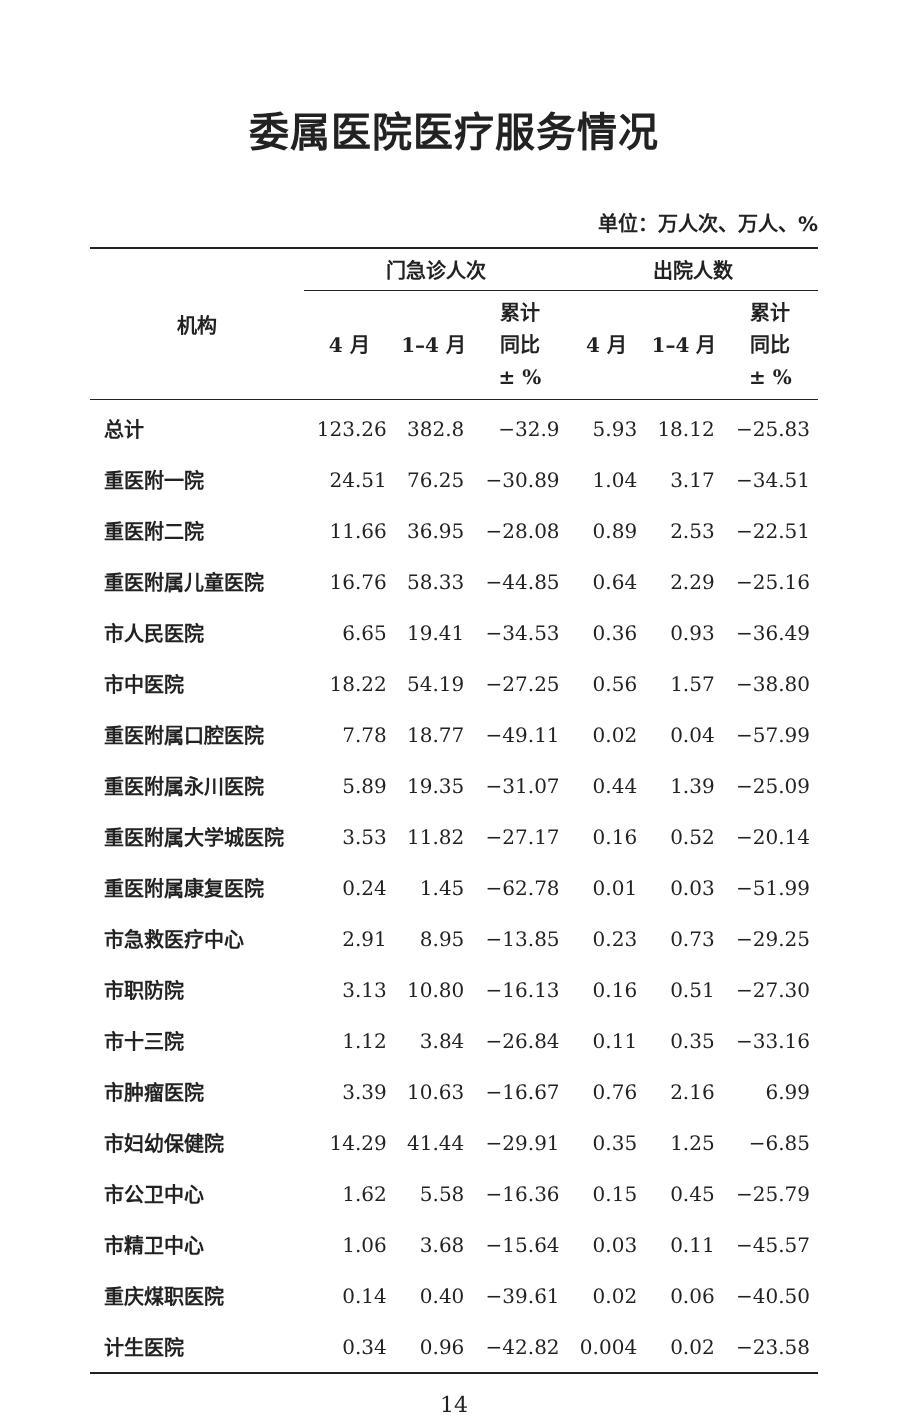委属医院医疗服务情况
单位：万人次、万人、%
| 机构 | 门急诊人次 | | | 出院人数 | | |
| --- | --- | --- | --- | --- | --- | --- |
| | 4 月 | 1–4 月 | 累计 同比 ± % | 4 月 | 1–4 月 | 累计 同比 ± % |
| 总计 | 123.26 | 382.8 | −32.9 | 5.93 | 18.12 | −25.83 |
| 重医附一院 | 24.51 | 76.25 | −30.89 | 1.04 | 3.17 | −34.51 |
| 重医附二院 | 11.66 | 36.95 | −28.08 | 0.89 | 2.53 | −22.51 |
| 重医附属儿童医院 | 16.76 | 58.33 | −44.85 | 0.64 | 2.29 | −25.16 |
| 市人民医院 | 6.65 | 19.41 | −34.53 | 0.36 | 0.93 | −36.49 |
| 市中医院 | 18.22 | 54.19 | −27.25 | 0.56 | 1.57 | −38.80 |
| 重医附属口腔医院 | 7.78 | 18.77 | −49.11 | 0.02 | 0.04 | −57.99 |
| 重医附属永川医院 | 5.89 | 19.35 | −31.07 | 0.44 | 1.39 | −25.09 |
| 重医附属大学城医院 | 3.53 | 11.82 | −27.17 | 0.16 | 0.52 | −20.14 |
| 重医附属康复医院 | 0.24 | 1.45 | −62.78 | 0.01 | 0.03 | −51.99 |
| 市急救医疗中心 | 2.91 | 8.95 | −13.85 | 0.23 | 0.73 | −29.25 |
| 市职防院 | 3.13 | 10.80 | −16.13 | 0.16 | 0.51 | −27.30 |
| 市十三院 | 1.12 | 3.84 | −26.84 | 0.11 | 0.35 | −33.16 |
| 市肿瘤医院 | 3.39 | 10.63 | −16.67 | 0.76 | 2.16 | 6.99 |
| 市妇幼保健院 | 14.29 | 41.44 | −29.91 | 0.35 | 1.25 | −6.85 |
| 市公卫中心 | 1.62 | 5.58 | −16.36 | 0.15 | 0.45 | −25.79 |
| 市精卫中心 | 1.06 | 3.68 | −15.64 | 0.03 | 0.11 | −45.57 |
| 重庆煤职医院 | 0.14 | 0.40 | −39.61 | 0.02 | 0.06 | −40.50 |
| 计生医院 | 0.34 | 0.96 | −42.82 | 0.004 | 0.02 | −23.58 |
14